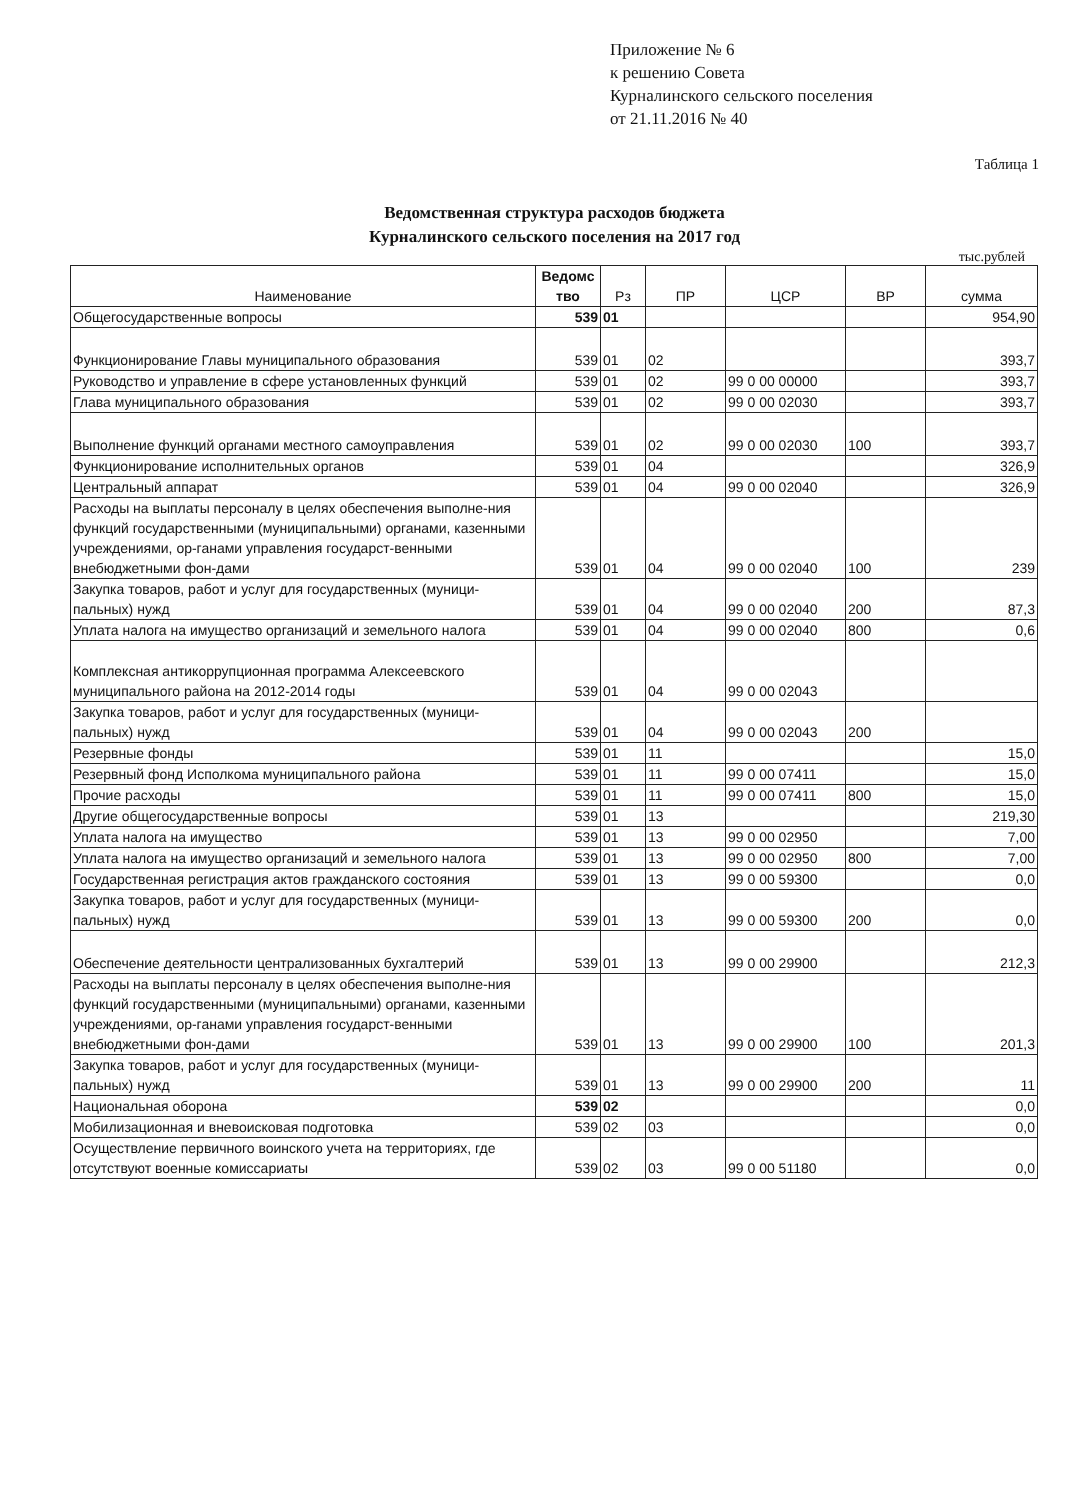Приложение № 6
к решению Совета
Курналинского сельского поселения
от 21.11.2016 № 40
Таблица 1
Ведомственная структура расходов бюджета
Курналинского сельского поселения на 2017 год
тыс.рублей
| Наименование | Ведомс тво | Рз | ПР | ЦСР | ВР | сумма |
| --- | --- | --- | --- | --- | --- | --- |
| Общегосударственные вопросы | 539 | 01 | | | | 954,90 |
| Функционирование Главы муниципального образования | 539 | 01 | 02 | | | 393,7 |
| Руководство и управление в сфере установленных функций | 539 | 01 | 02 | 99 0 00 00000 | | 393,7 |
| Глава муниципального образования | 539 | 01 | 02 | 99 0 00 02030 | | 393,7 |
| Выполнение функций органами местного самоуправления | 539 | 01 | 02 | 99 0 00 02030 | 100 | 393,7 |
| Функционирование исполнительных органов | 539 | 01 | 04 | | | 326,9 |
| Центральный аппарат | 539 | 01 | 04 | 99 0 00 02040 | | 326,9 |
| Расходы на выплаты персоналу в целях обеспечения выполне-ния функций государственными (муниципальными) органами, казенными учреждениями, ор-ганами управления государст-венными внебюджетными фон-дами | 539 | 01 | 04 | 99 0 00 02040 | 100 | 239 |
| Закупка товаров, работ и услуг для государственных (муници-пальных) нужд | 539 | 01 | 04 | 99 0 00 02040 | 200 | 87,3 |
| Уплата налога на имущество организаций и земельного налога | 539 | 01 | 04 | 99 0 00 02040 | 800 | 0,6 |
| Комплексная антикоррупционная программа Алексеевского муниципального района на 2012-2014 годы | 539 | 01 | 04 | 99 0 00 02043 | | |
| Закупка товаров, работ и услуг для государственных (муници-пальных) нужд | 539 | 01 | 04 | 99 0 00 02043 | 200 | |
| Резервные фонды | 539 | 01 | 11 | | | 15,0 |
| Резервный фонд Исполкома муниципального района | 539 | 01 | 11 | 99 0 00 07411 | | 15,0 |
| Прочие расходы | 539 | 01 | 11 | 99 0 00 07411 | 800 | 15,0 |
| Другие общегосударственные вопросы | 539 | 01 | 13 | | | 219,30 |
| Уплата налога на имущество | 539 | 01 | 13 | 99 0 00 02950 | | 7,00 |
| Уплата налога на имущество организаций и земельного налога | 539 | 01 | 13 | 99 0 00 02950 | 800 | 7,00 |
| Государственная регистрация актов гражданского состояния | 539 | 01 | 13 | 99 0 00 59300 | | 0,0 |
| Закупка товаров, работ и услуг для государственных (муници-пальных) нужд | 539 | 01 | 13 | 99 0 00 59300 | 200 | 0,0 |
| Обеспечение деятельности централизованных бухгалтерий | 539 | 01 | 13 | 99 0 00 29900 | | 212,3 |
| Расходы на выплаты персоналу в целях обеспечения выполне-ния функций государственными (муниципальными) органами, казенными учреждениями, ор-ганами управления государст-венными внебюджетными фон-дами | 539 | 01 | 13 | 99 0 00 29900 | 100 | 201,3 |
| Закупка товаров, работ и услуг для государственных (муници-пальных) нужд | 539 | 01 | 13 | 99 0 00 29900 | 200 | 11 |
| Национальная оборона | 539 | 02 | | | | 0,0 |
| Мобилизационная и вневоисковая подготовка | 539 | 02 | 03 | | | 0,0 |
| Осуществление первичного воинского учета на территориях, где отсутствуют военные комиссариаты | 539 | 02 | 03 | 99 0 00 51180 | | 0,0 |